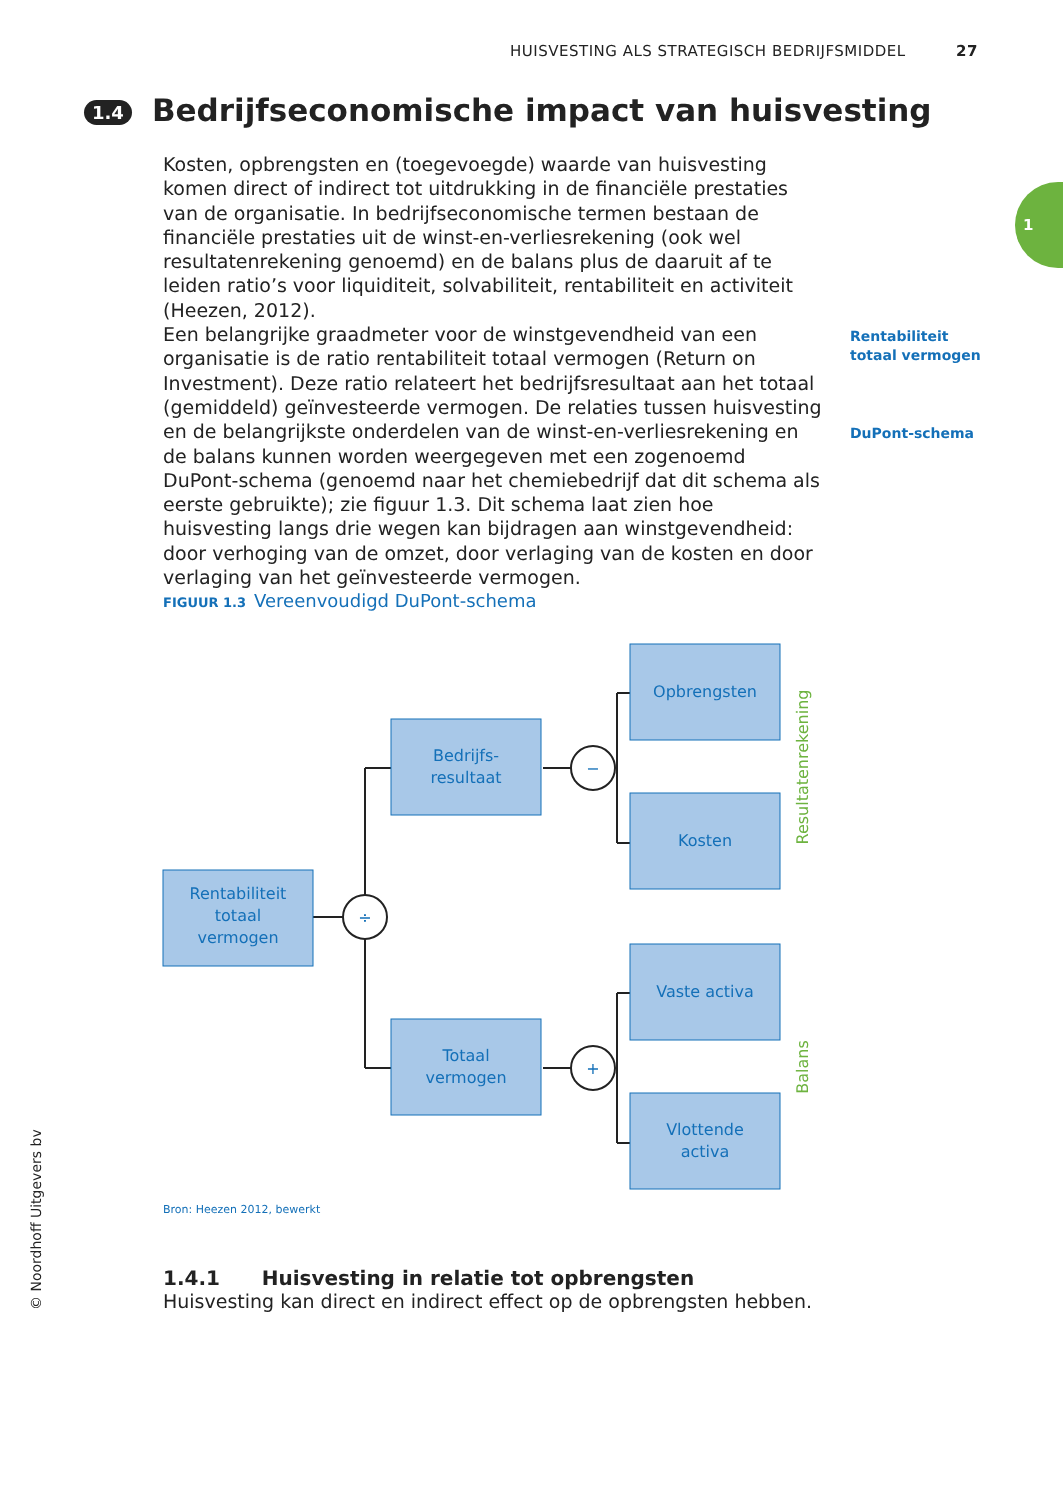HUISVESTING ALS STRATEGISCH BEDRIJFSMIDDEL 27
1
1.4 Bedrijfseconomische impact van huisvesting
Kosten, opbrengsten en (toegevoegde) waarde van huisvesting komen direct of indirect tot uitdrukking in de financiële prestaties van de organisatie. In bedrijfseconomische termen bestaan de financiële prestaties uit de winst-en-verliesrekening (ook wel resultatenrekening genoemd) en de balans plus de daaruit af te leiden ratio’s voor liquiditeit, solvabiliteit, rentabiliteit en activiteit (Heezen, 2012).
Een belangrijke graadmeter voor de winstgevendheid van een organisatie is de ratio rentabiliteit totaal vermogen (Return on Investment). Deze ratio relateert het bedrijfsresultaat aan het totaal (gemiddeld) geïnvesteerde vermogen. De relaties tussen huisvesting en de belangrijkste onderdelen van de winst-en-verliesrekening en de balans kunnen worden weergegeven met een zogenoemd DuPont-schema (genoemd naar het chemiebedrijf dat dit schema als eerste gebruikte); zie figuur 1.3. Dit schema laat zien hoe huisvesting langs drie wegen kan bijdragen aan winstgevendheid: door verhoging van de omzet, door verlaging van de kosten en door verlaging van het geïnvesteerde vermogen.
Rentabiliteit
totaal vermogen
DuPont-schema
FIGUUR 1.3 Vereenvoudigd DuPont-schema
÷
−
+
Rentabiliteit
totaal
vermogen
Bedrijfs-
resultaat
Totaal
vermogen
Opbrengsten
Kosten
Vaste activa
Vlottende
activa
Resultatenrekening
Balans
Bron: Heezen 2012, bewerkt
1.4.1 Huisvesting in relatie tot opbrengsten
Huisvesting kan direct en indirect effect op de opbrengsten hebben.
© Noordhoff Uitgevers bv